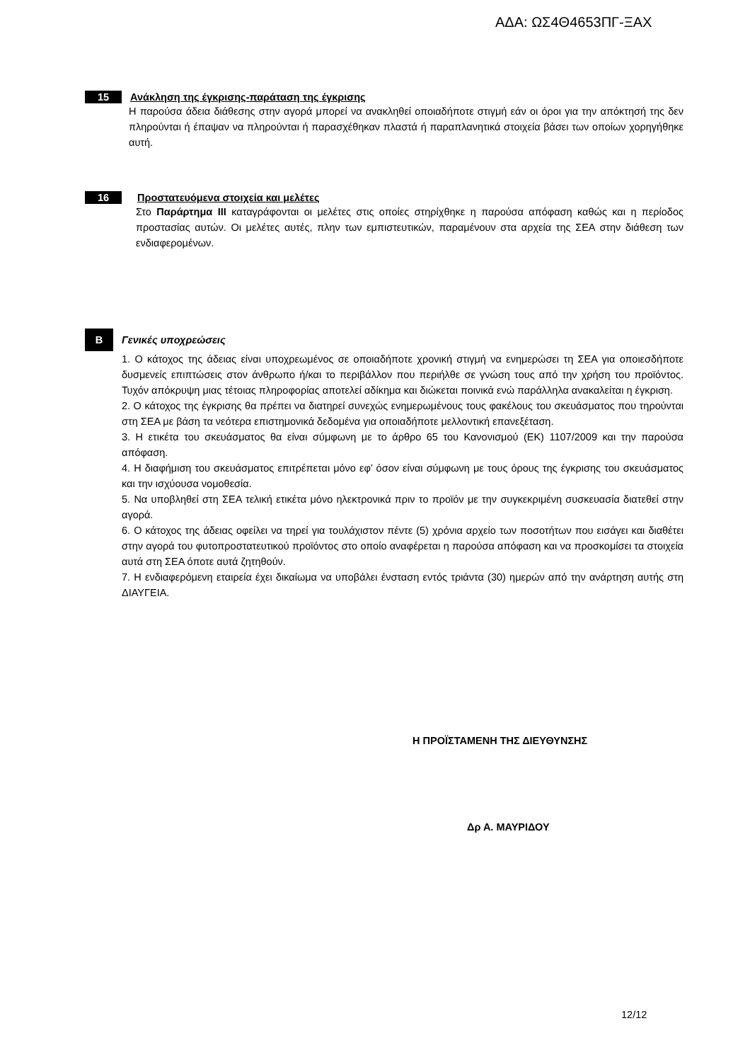ΑΔΑ: ΩΣ4Θ4653ΠΓ-ΞΑΧ
15 Ανάκληση της έγκρισης-παράταση της έγκρισης
Η παρούσα άδεια διάθεσης στην αγορά μπορεί να ανακληθεί οποιαδήποτε στιγμή εάν οι όροι για την απόκτησή της δεν πληρούνται ή έπαψαν να πληρούνται ή παρασχέθηκαν πλαστά ή παραπλανητικά στοιχεία βάσει των οποίων χορηγήθηκε αυτή.
16 Προστατευόμενα στοιχεία και μελέτες
Στο Παράρτημα ΙΙΙ καταγράφονται οι μελέτες στις οποίες στηρίχθηκε η παρούσα απόφαση καθώς και η περίοδος προστασίας αυτών. Οι μελέτες αυτές, πλην των εμπιστευτικών, παραμένουν στα αρχεία της ΣΕΑ στην διάθεση των ενδιαφερομένων.
Β Γενικές υποχρεώσεις
1. Ο κάτοχος της άδειας είναι υποχρεωμένος σε οποιαδήποτε χρονική στιγμή να ενημερώσει τη ΣΕΑ για οποιεσδήποτε δυσμενείς επιπτώσεις στον άνθρωπο ή/και το περιβάλλον που περιήλθε σε γνώση τους από την χρήση του προϊόντος. Τυχόν απόκρυψη μιας τέτοιας πληροφορίας αποτελεί αδίκημα και διώκεται ποινικά ενώ παράλληλα ανακαλείται η έγκριση.
2. Ο κάτοχος της έγκρισης θα πρέπει να διατηρεί συνεχώς ενημερωμένους τους φακέλους του σκευάσματος που τηρούνται στη ΣΕΑ με βάση τα νεότερα επιστημονικά δεδομένα για οποιαδήποτε μελλοντική επανεξέταση.
3. Η ετικέτα του σκευάσματος θα είναι σύμφωνη με το άρθρο 65 του Κανονισμού (ΕΚ) 1107/2009 και την παρούσα απόφαση.
4. Η διαφήμιση του σκευάσματος επιτρέπεται μόνο εφ’ όσον είναι σύμφωνη με τους όρους της έγκρισης του σκευάσματος και την ισχύουσα νομοθεσία.
5. Να υποβληθεί στη ΣΕΑ τελική ετικέτα μόνο ηλεκτρονικά πριν το προϊόν με την συγκεκριμένη συσκευασία διατεθεί στην αγορά.
6. Ο κάτοχος της άδειας οφείλει να τηρεί για τουλάχιστον πέντε (5) χρόνια αρχείο των ποσοτήτων που εισάγει και διαθέτει στην αγορά του φυτοπροστατευτικού προϊόντος στο οποίο αναφέρεται η παρούσα απόφαση και να προσκομίσει τα στοιχεία αυτά στη ΣΕΑ όποτε αυτά ζητηθούν.
7. Η ενδιαφερόμενη εταιρεία έχει δικαίωμα να υποβάλει ένσταση εντός τριάντα (30) ημερών από την ανάρτηση αυτής στη ΔΙΑΥΓΕΙΑ.
Η ΠΡΟΪΣΤΑΜΕΝΗ ΤΗΣ ΔΙΕΥΘΥΝΣΗΣ
Δρ Α. ΜΑΥΡΙΔΟΥ
12/12